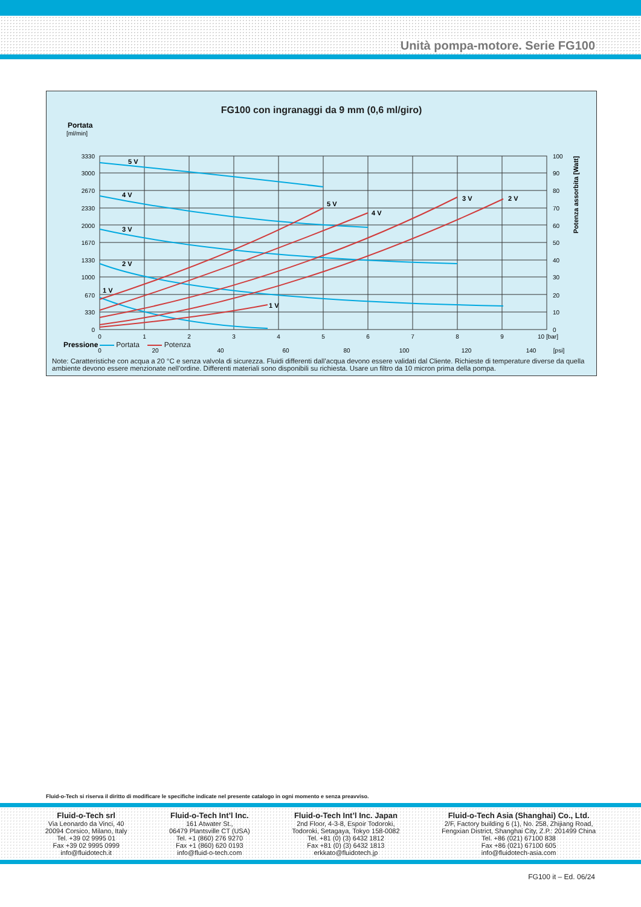Unità pompa-motore. Serie FG100
FG100 con ingranaggi da 9 mm (0,6 ml/giro)
Portata
[ml/min]
3330
3000
2670
2330
2000
1670
1330
1000
670
330
0
100
90
80
70
60
50
40
30
20
10
0
Potenza assorbita [Watt]
0
1
2
3
4
5
6
7
8
9
10 [bar]
0
20
40
60
80
100
120
140
[psi]
Pressione
5 V
4 V
3 V
2 V
1 V
5 V
4 V
3 V
2 V
1 V
Portata Potenza
Note: Caratteristiche con acqua a 20 °C e senza valvola di sicurezza. Fluidi differenti dall’acqua devono essere validati dal Cliente. Richieste di temperature diverse da quella ambiente devono essere menzionate nell’ordine. Differenti materiali sono disponibili su richiesta. Usare un filtro da 10 micron prima della pompa.
Fluid-o-Tech si riserva il diritto di modificare le specifiche indicate nel presente catalogo in ogni momento e senza preavviso.
Fluid-o-Tech srl
Via Leonardo da Vinci, 40
20094 Corsico, Milano, Italy
Tel. +39 02 9995 01
Fax +39 02 9995 0999
info@fluidotech.it
Fluid-o-Tech Int’l Inc.
161 Atwater St.,
06479 Plantsville CT (USA)
Tel. +1 (860) 276 9270
Fax +1 (860) 620 0193
info@fluid-o-tech.com
Fluid-o-Tech Int’l Inc. Japan
2nd Floor, 4-3-8, Espoir Todoroki,
Todoroki, Setagaya, Tokyo 158-0082
Tel. +81 (0) (3) 6432 1812
Fax +81 (0) (3) 6432 1813
erkkato@fluidotech.jp
Fluid-o-Tech Asia (Shanghai) Co., Ltd.
2/F, Factory building 6 (1), No. 258, Zhijiang Road,
Fengxian District, Shanghai City, Z.P.: 201499 China
Tel. +86 (021) 67100 838
Fax +86 (021) 67100 605
info@fluidotech-asia.com
FG100 it – Ed. 06/24